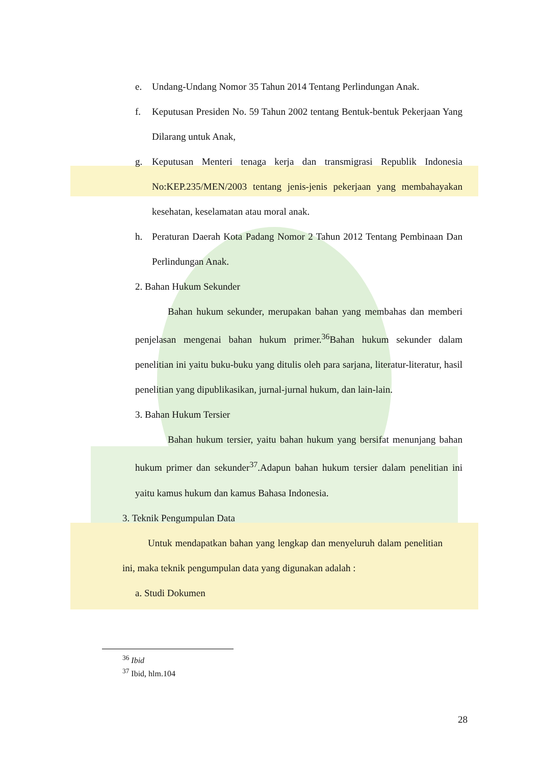e. Undang-Undang Nomor 35 Tahun 2014 Tentang Perlindungan Anak.
f. Keputusan Presiden No. 59 Tahun 2002 tentang Bentuk-bentuk Pekerjaan Yang Dilarang untuk Anak,
g. Keputusan Menteri tenaga kerja dan transmigrasi Republik Indonesia No:KEP.235/MEN/2003 tentang jenis-jenis pekerjaan yang membahayakan kesehatan, keselamatan atau moral anak.
h. Peraturan Daerah Kota Padang Nomor 2 Tahun 2012 Tentang Pembinaan Dan Perlindungan Anak.
2. Bahan Hukum Sekunder
Bahan hukum sekunder, merupakan bahan yang membahas dan memberi penjelasan mengenai bahan hukum primer.<sup>36</sup>Bahan hukum sekunder dalam penelitian ini yaitu buku-buku yang ditulis oleh para sarjana, literatur-literatur, hasil penelitian yang dipublikasikan, jurnal-jurnal hukum, dan lain-lain.
3. Bahan Hukum Tersier
Bahan hukum tersier, yaitu bahan hukum yang bersifat menunjang bahan hukum primer dan sekunder<sup>37</sup>.Adapun bahan hukum tersier dalam penelitian ini yaitu kamus hukum dan kamus Bahasa Indonesia.
3. Teknik Pengumpulan Data
Untuk mendapatkan bahan yang lengkap dan menyeluruh dalam penelitian ini, maka teknik pengumpulan data yang digunakan adalah :
a. Studi Dokumen
<sup>36</sup> Ibid
<sup>37</sup> Ibid, hlm.104
28